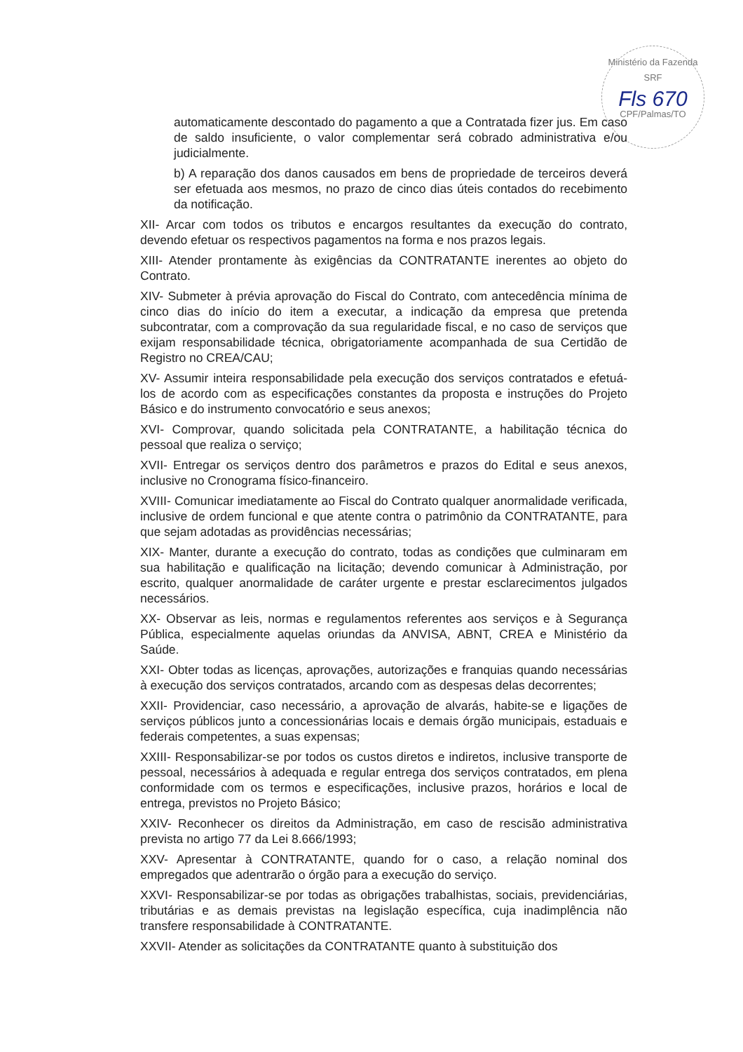Ministério da Fazenda
SRF
Fls 670
CPF/Palmas/TO
automaticamente descontado do pagamento a que a Contratada fizer jus. Em caso de saldo insuficiente, o valor complementar será cobrado administrativa e/ou judicialmente.
b) A reparação dos danos causados em bens de propriedade de terceiros deverá ser efetuada aos mesmos, no prazo de cinco dias úteis contados do recebimento da notificação.
XII- Arcar com todos os tributos e encargos resultantes da execução do contrato, devendo efetuar os respectivos pagamentos na forma e nos prazos legais.
XIII- Atender prontamente às exigências da CONTRATANTE inerentes ao objeto do Contrato.
XIV- Submeter à prévia aprovação do Fiscal do Contrato, com antecedência mínima de cinco dias do início do item a executar, a indicação da empresa que pretenda subcontratar, com a comprovação da sua regularidade fiscal, e no caso de serviços que exijam responsabilidade técnica, obrigatoriamente acompanhada de sua Certidão de Registro no CREA/CAU;
XV- Assumir inteira responsabilidade pela execução dos serviços contratados e efetuá-los de acordo com as especificações constantes da proposta e instruções do Projeto Básico e do instrumento convocatório e seus anexos;
XVI- Comprovar, quando solicitada pela CONTRATANTE, a habilitação técnica do pessoal que realiza o serviço;
XVII- Entregar os serviços dentro dos parâmetros e prazos do Edital e seus anexos, inclusive no Cronograma físico-financeiro.
XVIII- Comunicar imediatamente ao Fiscal do Contrato qualquer anormalidade verificada, inclusive de ordem funcional e que atente contra o patrimônio da CONTRATANTE, para que sejam adotadas as providências necessárias;
XIX- Manter, durante a execução do contrato, todas as condições que culminaram em sua habilitação e qualificação na licitação; devendo comunicar à Administração, por escrito, qualquer anormalidade de caráter urgente e prestar esclarecimentos julgados necessários.
XX- Observar as leis, normas e regulamentos referentes aos serviços e à Segurança Pública, especialmente aquelas oriundas da ANVISA, ABNT, CREA e Ministério da Saúde.
XXI- Obter todas as licenças, aprovações, autorizações e franquias quando necessárias à execução dos serviços contratados, arcando com as despesas delas decorrentes;
XXII- Providenciar, caso necessário, a aprovação de alvarás, habite-se e ligações de serviços públicos junto a concessionárias locais e demais órgão municipais, estaduais e federais competentes, a suas expensas;
XXIII- Responsabilizar-se por todos os custos diretos e indiretos, inclusive transporte de pessoal, necessários à adequada e regular entrega dos serviços contratados, em plena conformidade com os termos e especificações, inclusive prazos, horários e local de entrega, previstos no Projeto Básico;
XXIV- Reconhecer os direitos da Administração, em caso de rescisão administrativa prevista no artigo 77 da Lei 8.666/1993;
XXV- Apresentar à CONTRATANTE, quando for o caso, a relação nominal dos empregados que adentrarão o órgão para a execução do serviço.
XXVI- Responsabilizar-se por todas as obrigações trabalhistas, sociais, previdenciárias, tributárias e as demais previstas na legislação específica, cuja inadimplência não transfere responsabilidade à CONTRATANTE.
XXVII- Atender as solicitações da CONTRATANTE quanto à substituição dos